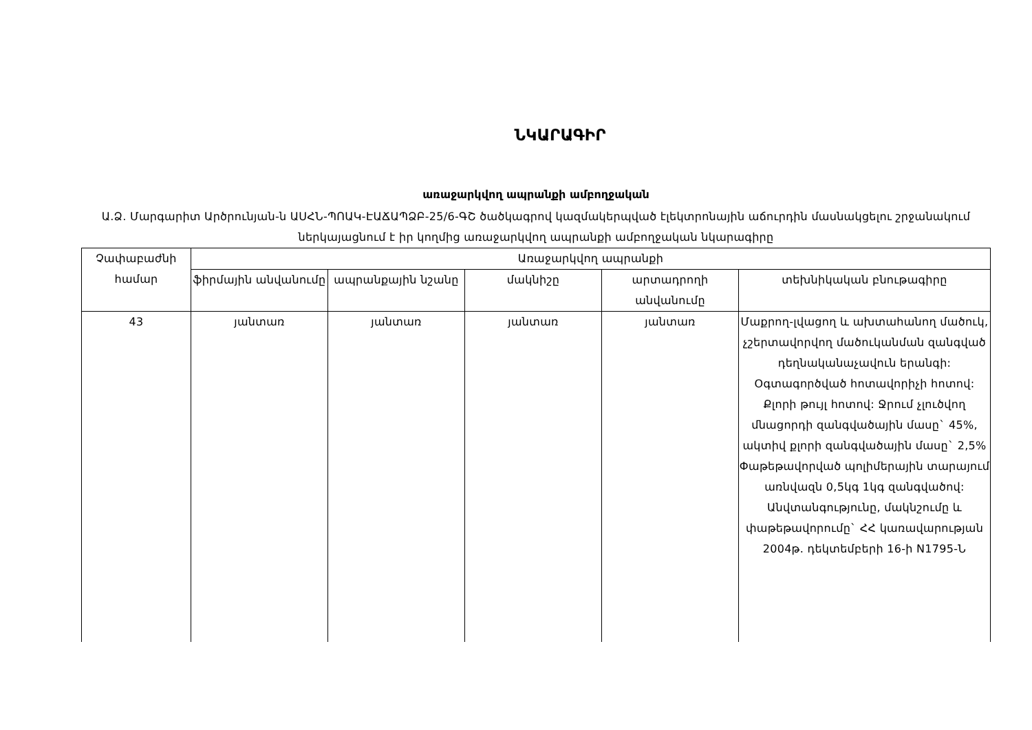ՆԿԱՐԱԳԻՐ
առաջարկվող ապրանքի ամբողջական
Ա.Ձ. Մարգարիտ Արծրունյան-ն ԱՍՀՆ-ՊՈԱԿ-ԷԱՃԱՊՁԲ-25/6-ԳՇ ծածկագրով կազմակերպված էլեկտրոնային աճուրդին մասնակցելու շրջանակում ներկայացնում է իր կողմից առաջարկվող ապրանքի ամբողջական նկարագիրը
| Չափաբաժնի համար | Առաջարկվող ապրանքի | | | | |
| --- | --- | --- | --- | --- | --- |
| | ֆիրմային անվանումը | ապրանքային նշանը | մակնիշը | արտադրողի անվանումը | տեխնիկական բնութագիրը |
| 43 | յանտառ | յանտառ | յանտառ | յանտառ | Մաքրող-լվացող և ախտահանող մածուկ, չշերտավորվող մածուկանման զանգված դեղնականաչավուն երանգի: Օգտագործված հոտավորիչի հոտով: Քլորի թույլ հոտով: Ջրում չլուծվող մնացորդի զանգվածային մասը` 45%, ակտիվ քլորի զանգվածային մասը` 2,5% Փաթեթավորված պոլիմերային տարայում առնվազն 0,5կգ 1կգ զանգվածով: Անվտանգությունը, մակնշումը և փաթեթավորումը` ՀՀ կառավարության 2004թ. դեկտեմբերի 16-ի N1795-Ն |